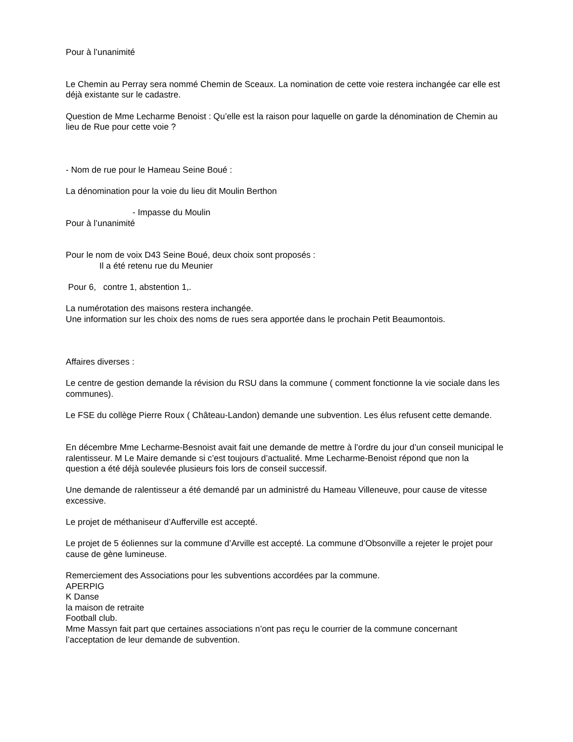Pour à l’unanimité
Le Chemin au Perray sera nommé Chemin de Sceaux. La nomination de cette voie restera inchangée car elle est déjà existante sur le cadastre.
Question de Mme Lecharme Benoist : Qu’elle est la raison pour laquelle on garde la dénomination de Chemin au lieu de Rue pour cette voie ?
- Nom de rue pour le Hameau Seine Boué :
La dénomination pour la voie du lieu dit Moulin Berthon
- Impasse du Moulin
Pour à l’unanimité
Pour le nom de voix D43 Seine Boué, deux choix sont proposés :
Il a été retenu rue du Meunier
Pour 6, contre 1, abstention 1,.
La numérotation des maisons restera inchangée.
Une information sur les choix des noms de rues sera apportée dans le prochain Petit Beaumontois.
Affaires diverses :
Le centre de gestion demande la révision du RSU dans la commune ( comment fonctionne la vie sociale dans les communes).
Le FSE du collège Pierre Roux ( Château-Landon) demande une subvention. Les élus refusent cette demande.
En décembre Mme Lecharme-Besnoist avait fait une demande de mettre à l’ordre du jour d’un conseil municipal le ralentisseur. M Le Maire demande si c’est toujours d’actualité. Mme Lecharme-Benoist répond que non la question a été déjà soulevée plusieurs fois lors de conseil successif.
Une demande de ralentisseur a été demandé par un administré du Hameau Villeneuve, pour cause de vitesse excessive.
Le projet de méthaniseur d’Aufferville est accepté.
Le projet de 5 éoliennes sur la commune d’Arville est accepté. La commune d’Obsonville a rejeter le projet pour cause de gène lumineuse.
Remerciement des Associations pour les subventions accordées par la commune.
APERPIG
K Danse
la maison de retraite
Football club.
Mme Massyn fait part que certaines associations n’ont pas reçu le courrier de la commune concernant l’acceptation de leur demande de subvention.